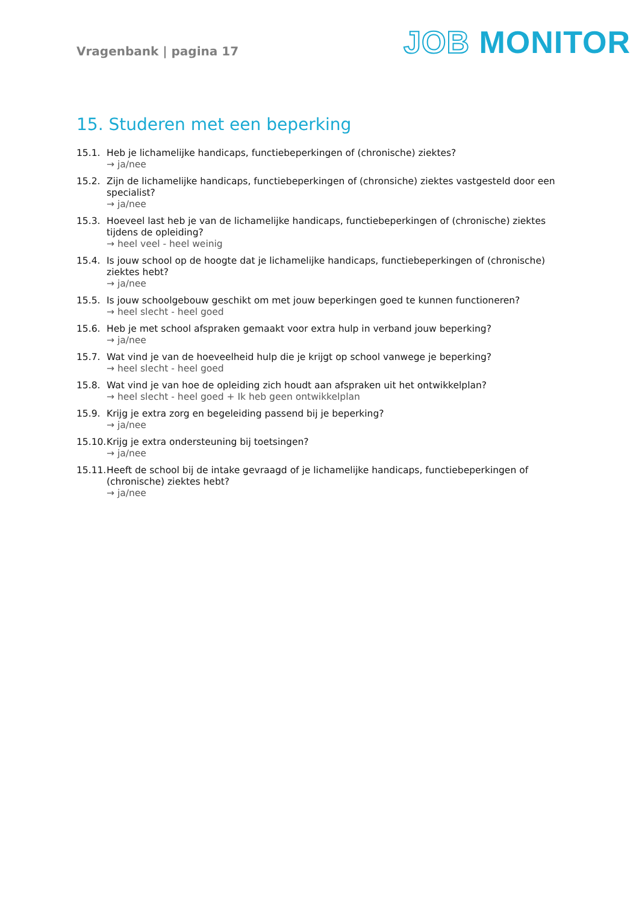Vragenbank | pagina 17
JOB MONITOR
15. Studeren met een beperking
15.1. Heb je lichamelijke handicaps, functiebeperkingen of (chronische) ziektes?
→ ja/nee
15.2. Zijn de lichamelijke handicaps, functiebeperkingen of (chronsiche) ziektes vastgesteld door een specialist?
→ ja/nee
15.3. Hoeveel last heb je van de lichamelijke handicaps, functiebeperkingen of (chronische) ziektes tijdens de opleiding?
→ heel veel - heel weinig
15.4. Is jouw school op de hoogte dat je lichamelijke handicaps, functiebeperkingen of (chronische) ziektes hebt?
→ ja/nee
15.5. Is jouw schoolgebouw geschikt om met jouw beperkingen goed te kunnen functioneren?
→ heel slecht - heel goed
15.6. Heb je met school afspraken gemaakt voor extra hulp in verband jouw beperking?
→ ja/nee
15.7. Wat vind je van de hoeveelheid hulp die je krijgt op school vanwege je beperking?
→ heel slecht - heel goed
15.8. Wat vind je van hoe de opleiding zich houdt aan afspraken uit het ontwikkelplan?
→ heel slecht - heel goed + Ik heb geen ontwikkelplan
15.9. Krijg je extra zorg en begeleiding passend bij je beperking?
→ ja/nee
15.10.
Krijg je extra ondersteuning bij toetsingen?
→ ja/nee
15.11.
Heeft de school bij de intake gevraagd of je lichamelijke handicaps, functiebeperkingen of (chronische) ziektes hebt?
→ ja/nee